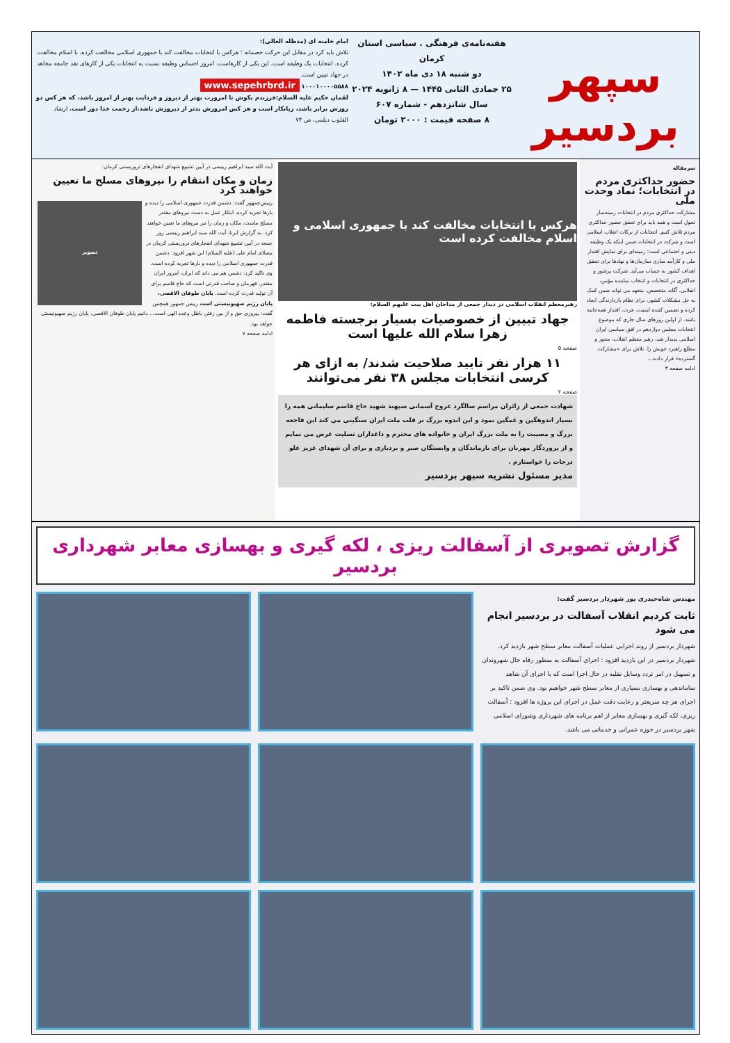سپهر
بردسیر
هفته‌نامه‌ی فرهنگی . سیاسی استان کرمان
دو شنبه ۱۸ دی ماه ۱۴۰۲
۲۵ جمادی الثانی ۱۴۴۵ — ۸ ژانویه ۲۰۲۴
سال شانزدهم - شماره ۶۰۷
۸ صفحه قیمت : ۲۰۰۰ تومان
امام خامنه ای (مدظله العالی):
تلاش باید کرد در مقابل این حرکت خصمانه ؛ هرکس با انتخابات مخالفت کند با جمهوری اسلامی مخالفت کرده، با اسلام مخالفت کرده. انتخابات یک وظیفه است. این یکی از کارهاست. امروز احساس وظیفه نسبت به انتخابات یکی از کارهای نقد جامعه مجاهد در جهاد تبیین است.
www.sepehrbrd.ir ۱۰۰۰۱۰۰۰۰۵۵۸۸
لقمان حکیم علیه السلام:فرزندم بکوش تا امروزت بهتر از دیروز و فردایت بهتر از امروز باشد، که هر کس دو روزش برابر باشد، زیانکار است و هر کس امروزش بدتر از دیروزش باشد،از رحمت خدا دور است. ارشاد القلوب دیلمی، ص ۷۳
سرمقاله
حضور حداکثری مردم در انتخابات؛ نماد وحدت ملی
مشارکت حداکثری مردم در انتخابات زمینه‌ساز تحول است و همه باید برای تحقق حضور حداکثری مردم تلاش کنیم. انتخابات از برکات انقلاب اسلامی است و شرکت در انتخابات ضمن اینکه یک وظیفه دینی و اجتماعی است؛ زمینه‌ای برای نمایش اقتدار ملی و کارآمد سازی سازمان‌ها و نهادها برای تحقق اهداف کشور به حساب می‌آید. شرکت پرشور و حداکثری در انتخابات و انتخاب نماینده مؤمن، انقلابی، آگاه، متخصص، متعهد می تواند ضمن کمک به حل مشکلات کشور، برای نظام بازدارندگی ایجاد کرده و تضمین کننده امنیت، عزت، اقتدار همه‌جانبه باشد. از اولین روزهای سال جاری که موضوع انتخابات مجلس دوازدهم در افق سیاسی ایران اسلامی پدیدار شد، رهبر معظم انقلاب، محور و مطلع راهبرد خویش را، تلاش برای «مشارکت گسترده» قرار دادند...
ادامه صفحه ۳
هرکس با انتخابات مخالفت کند با جمهوری اسلامی و اسلام مخالفت کرده است
رهبرمعظم انقلاب اسلامی در دیدار جمعی از مداحان اهل بیت علیهم السلام:
جهاد تبیین از خصوصیات بسیار برجسته فاطمه زهرا سلام الله علیها است
صفحه ۵
۱۱ هزار نفر تایید صلاحیت شدند/ به ازای هر کرسی انتخابات مجلس ۳۸ نفر می‌توانند
صفحه ۲
شهادت جمعی از زائران مراسم سالگرد عروج آسمانی سپهبد شهید حاج قاسم سلیمانی همه را بسیار اندوهگین و غمگین نمود و این اندوه بزرگ بر قلب ملت ایران سنگینی می کند این فاجعه بزرگ و مصیبت را به ملت بزرگ ایران و خانواده های محترم و داغداران تسلیت عرض می نمایم و از پروردگار مهربان برای بازماندگان و وابستگان صبر و بردباری و برای آن شهدای عزیز علو درجات را خواستارم .
مدیر مسئول نشریه سپهر بردسیر
آیت الله سید ابراهیم رییسی در آیین تشییع شهدای انفجارهای تروریستی کرمان:
زمان و مکان انتقام را نیروهای مسلح ما تعیین خواهند کرد
تصویر
رییس‌جمهور گفت: دشمن قدرت جمهوری اسلامی را دیده و بارها تجربه کرده، ابتکار عمل به دست نیروهای مقتدر مسلح ماست، مکان و زمان را نیز نیروهای ما تعیین خواهند کرد. به گزارش ایرنا، آیت الله سید ابراهیم رییسی روز جمعه در آیین تشییع شهدای انفجارهای تروریستی کرمان در مصلای امام علی (علیه السلام) این شهر افزود: دشمن قدرت جمهوری اسلامی را دیده و بارها تجربه کرده است. وی تاکید کرد: دشمن هم می داند که ایران، امروز ایران مقتدر، قهرمان و صاحب قدرتی است که حاج قاسم برای آن تولید قدرت کرده است. پایان طوفان الاقصی، پایان رژیم صهیونیستی است رییس جمهور همچنین گفت: پیروزی حق و از بین رفتن باطل وعده الهی است... دانیم پایان طوفان الاقصی، پایان رژیم صهیونیستی خواهد بود.
ادامه صفحه ۷
گزارش تصویری از آسفالت ریزی ، لکه گیری و بهسازی معابر شهرداری بردسیر
مهندس شاه‌حیدری پور شهردار بردسیر گفت:
ثابت کردیم انقلاب آسفالت در بردسیر انجام می شود
شهردار بردسیر از روند اجرایی عملیات آسفالت معابر سطح شهر بازدید کرد. شهردار بردسیر در این بازدید افزود : اجرای آسفالت به منظور رفاه حال شهروندان و تسهیل در امر تردد وسایل نقلیه در حال اجرا است که با اجرای آن شاهد ساماندهی و بهسازی بسیاری از معابر سطح شهر خواهیم بود. وی ضمن تاکید بر اجرای هر چه سریعتر و رعایت دقت عمل در اجرای این پروژه ها افزود : آسفالت ریزی، لکه گیری و بهسازی معابر از اهم برنامه های شهرداری وشورای اسلامی شهر بردسیر در حوزه عمرانی و خدماتی می باشد.